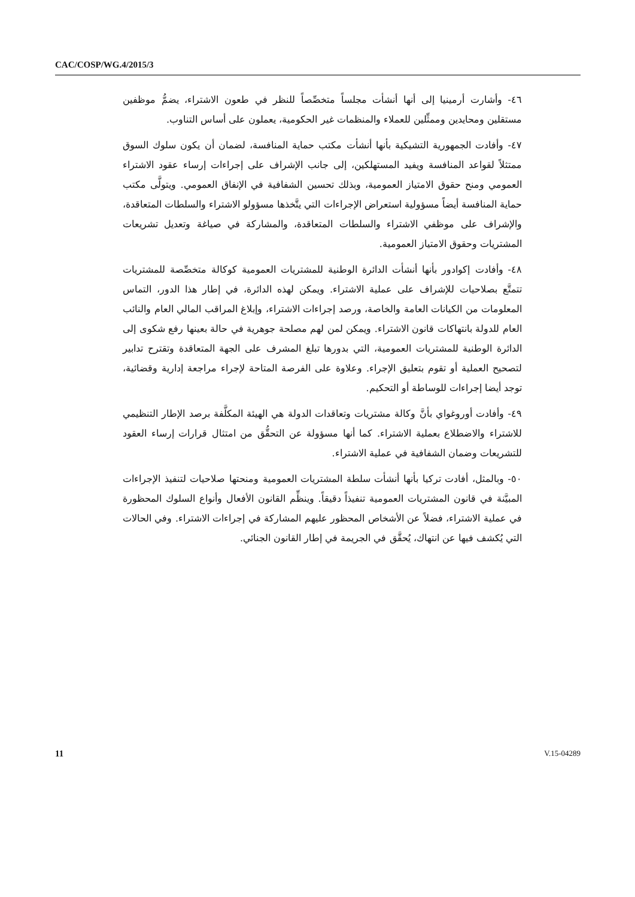CAC/COSP/WG.4/2015/3
٤٦- وأشارت أرمينيا إلى أنها أنشأت مجلساً متخصِّصاً للنظر في طعون الاشتراء، يضمُّ موظفين مستقلين ومحايدين وممثِّلين للعملاء والمنظمات غير الحكومية، يعملون على أساس التناوب.
٤٧- وأفادت الجمهورية التشيكية بأنها أنشأت مكتب حماية المنافسة، لضمان أن يكون سلوك السوق ممتثلاً لقواعد المنافسة ويفيد المستهلكين، إلى جانب الإشراف على إجراءات إرساء عقود الاشتراء العمومي ومنح حقوق الامتياز العمومية، وبذلك تحسين الشفافية في الإنفاق العمومي. ويتولَّى مكتب حماية المنافسة أيضاً مسؤولية استعراض الإجراءات التي يتَّخذها مسؤولو الاشتراء والسلطات المتعاقدة، والإشراف على موظفي الاشتراء والسلطات المتعاقدة، والمشاركة في صياغة وتعديل تشريعات المشتريات وحقوق الامتياز العمومية.
٤٨- وأفادت إكوادور بأنها أنشأت الدائرة الوطنية للمشتريات العمومية كوكالة متخصِّصة للمشتريات تتمتَّع بصلاحيات للإشراف على عملية الاشتراء. ويمكن لهذه الدائرة، في إطار هذا الدور، التماس المعلومات من الكيانات العامة والخاصة، ورصد إجراءات الاشتراء، وإبلاغ المراقب المالي العام والنائب العام للدولة بانتهاكات قانون الاشتراء. ويمكن لمن لهم مصلحة جوهرية في حالة بعينها رفع شكوى إلى الدائرة الوطنية للمشتريات العمومية، التي بدورها تبلغ المشرف على الجهة المتعاقدة وتقترح تدابير لتصحيح العملية أو تقوم بتعليق الإجراء. وعلاوة على الفرصة المتاحة لإجراء مراجعة إدارية وقضائية، توجد أيضا إجراءات للوساطة أو التحكيم.
٤٩- وأفادت أوروغواي بأنَّ وكالة مشتريات وتعاقدات الدولة هي الهيئة المكلَّفة برصد الإطار التنظيمي للاشتراء والاضطلاع بعملية الاشتراء. كما أنها مسؤولة عن التحقُّق من امتثال قرارات إرساء العقود للتشريعات وضمان الشفافية في عملية الاشتراء.
٥٠- وبالمثل، أفادت تركيا بأنها أنشأت سلطة المشتريات العمومية ومنحتها صلاحيات لتنفيذ الإجراءات المبيَّنة في قانون المشتريات العمومية تنفيذاً دقيقاً. وينظِّم القانون الأفعال وأنواع السلوك المحظورة في عملية الاشتراء، فضلاً عن الأشخاص المحظور عليهم المشاركة في إجراءات الاشتراء. وفي الحالات التي يُكشف فيها عن انتهاك، يُحقَّق في الجريمة في إطار القانون الجنائي.
11 V.15-04289